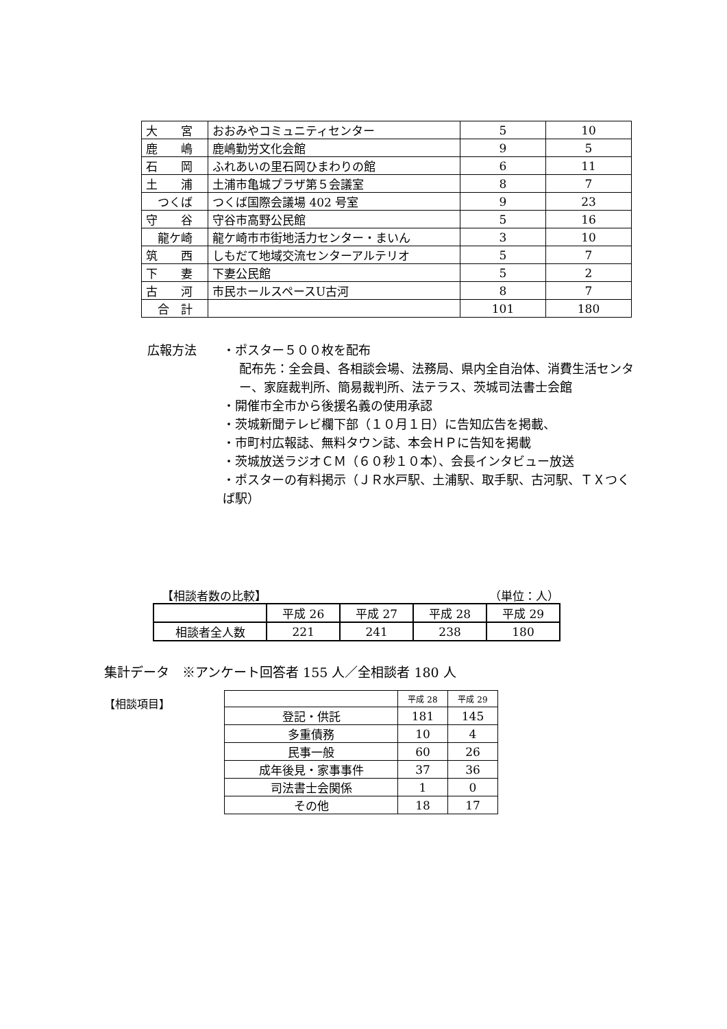| 大 宮 | おおみやコミュニティセンター | 5 | 10 |
| 鹿 嶋 | 鹿嶋勤労文化会館 | 9 | 5 |
| 石 岡 | ふれあいの里石岡ひまわりの館 | 6 | 11 |
| 土 浦 | 土浦市亀城プラザ第５会議室 | 8 | 7 |
| つくば | つくば国際会議場 402 号室 | 9 | 23 |
| 守 谷 | 守谷市高野公民館 | 5 | 16 |
| 龍ケ崎 | 龍ケ崎市市街地活力センター・まいん | 3 | 10 |
| 筑 西 | しもだて地域交流センターアルテリオ | 5 | 7 |
| 下 妻 | 下妻公民館 | 5 | 2 |
| 古 河 | 市民ホールスペースU古河 | 8 | 7 |
| 合 計 | | 101 | 180 |
広報方法 ・ポスター５００枚を配布
配布先：全会員、各相談会場、法務局、県内全自治体、消費生活センター、家庭裁判所、簡易裁判所、法テラス、茨城司法書士会館
・開催市全市から後援名義の使用承認
・茨城新聞テレビ欄下部（１０月１日）に告知広告を掲載、
・市町村広報誌、無料タウン誌、本会ＨＰに告知を掲載
・茨城放送ラジオＣＭ（６０秒１０本）、会長インタビュー放送
・ポスターの有料掲示（ＪＲ水戸駅、土浦駅、取手駅、古河駅、ＴＸつくば駅）
【相談者数の比較】 （単位：人）
| | 平成 26 | 平成 27 | 平成 28 | 平成 29 |
| --- | --- | --- | --- | --- |
| 相談者全人数 | 221 | 241 | 238 | 180 |
集計データ　※アンケート回答者 155 人／全相談者 180 人
【相談項目】
| | 平成 28 | 平成 29 |
| --- | --- | --- |
| 登記・供託 | 181 | 145 |
| 多重債務 | 10 | 4 |
| 民事一般 | 60 | 26 |
| 成年後見・家事事件 | 37 | 36 |
| 司法書士会関係 | 1 | 0 |
| その他 | 18 | 17 |